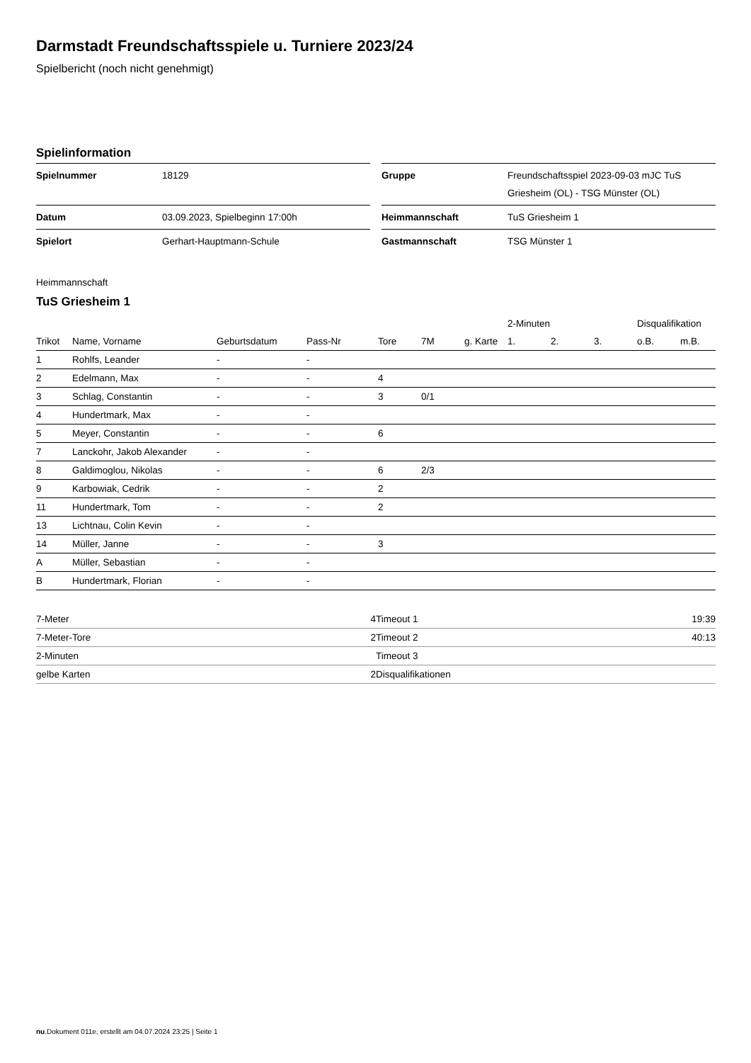Darmstadt Freundschaftsspiele u. Turniere 2023/24
Spielbericht (noch nicht genehmigt)
Spielinformation
| Spielnummer | 18129 |
| Datum | 03.09.2023, Spielbeginn 17:00h |
| Spielort | Gerhart-Hauptmann-Schule |
| Gruppe | Freundschaftsspiel 2023-09-03 mJC TuS Griesheim (OL) - TSG Münster (OL) |
| Heimmannschaft | TuS Griesheim 1 |
| Gastmannschaft | TSG Münster 1 |
Heimmannschaft
TuS Griesheim 1
| | | | | | | | 2-Minuten | | | Disqualifikation | |
| --- | --- | --- | --- | --- | --- | --- | --- | --- | --- | --- | --- |
| Trikot | Name, Vorname | Geburtsdatum | Pass-Nr | Tore | 7M | g. Karte | 1. | 2. | 3. | o.B. | m.B. |
| 1 | Rohlfs, Leander | - | - | | | | | | | | |
| 2 | Edelmann, Max | - | - | 4 | | | | | | | |
| 3 | Schlag, Constantin | - | - | 3 | 0/1 | | | | | | |
| 4 | Hundertmark, Max | - | - | | | | | | | | |
| 5 | Meyer, Constantin | - | - | 6 | | | | | | | |
| 7 | Lanckohr, Jakob Alexander | - | - | | | | | | | | |
| 8 | Galdimoglou, Nikolas | - | - | 6 | 2/3 | | | | | | |
| 9 | Karbowiak, Cedrik | - | - | 2 | | | | | | | |
| 11 | Hundertmark, Tom | - | - | 2 | | | | | | | |
| 13 | Lichtnau, Colin Kevin | - | - | | | | | | | | |
| 14 | Müller, Janne | - | - | 3 | | | | | | | |
| A | Müller, Sebastian | - | - | | | | | | | | |
| B | Hundertmark, Florian | - | - | | | | | | | | |
| 7-Meter | 4 |
| 7-Meter-Tore | 2 |
| 2-Minuten | |
| gelbe Karten | 2 |
| Timeout 1 | 19:39 |
| Timeout 2 | 40:13 |
| Timeout 3 | |
| Disqualifikationen | |
nu.Dokument 011e, erstellt am 04.07.2024 23:25 | Seite 1